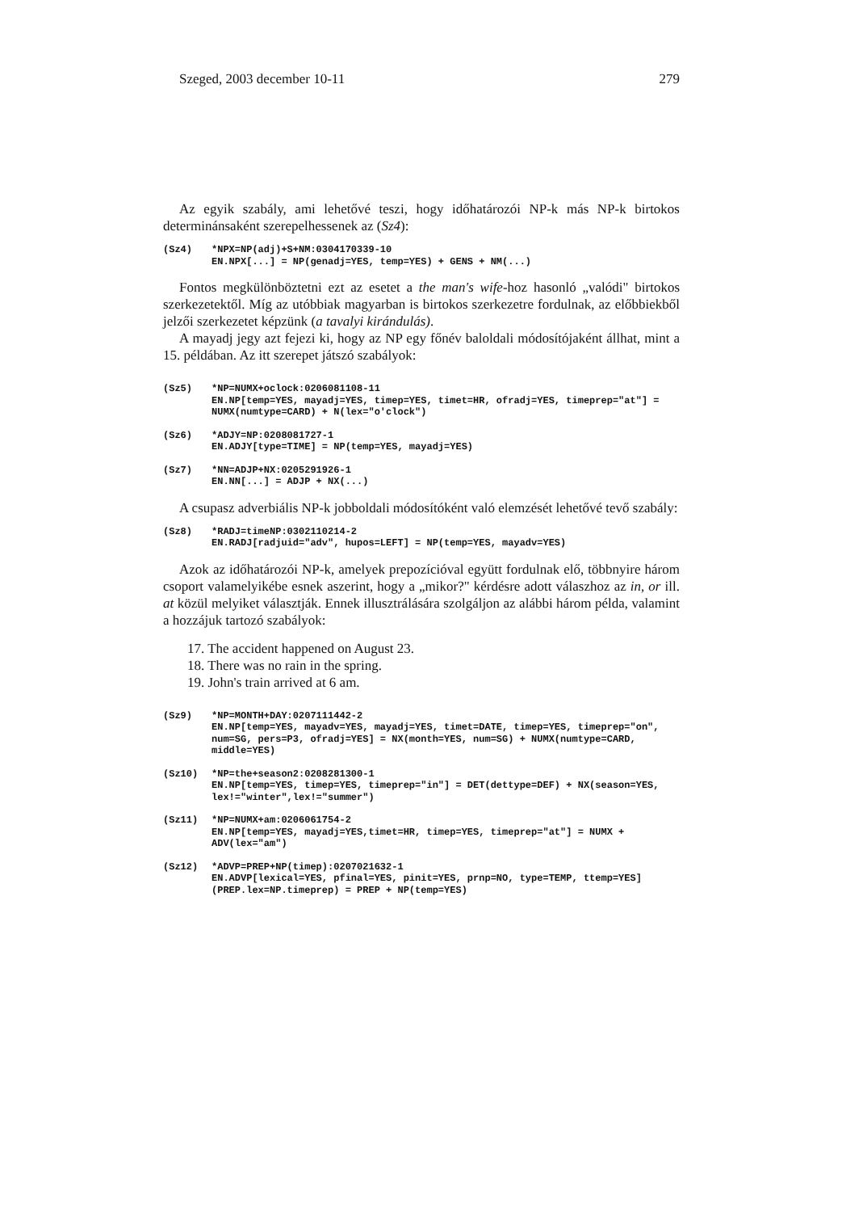Szeged, 2003 december 10-11 279
Az egyik szabály, ami lehetővé teszi, hogy időhatározói NP-k más NP-k birtokos determinánsaként szerepelhessenek az (Sz4):
(Sz4) *NPX=NP(adj)+S+NM:0304170339-10
EN.NPX[...] = NP(genadj=YES, temp=YES) + GENS + NM(...)
Fontos megkülönböztetni ezt az esetet a the man's wife-hoz hasonló „valódi" birtokos szerkezetektől. Míg az utóbbiak magyarban is birtokos szerkezetre fordulnak, az előbbiekből jelzői szerkezetet képzünk (a tavalyi kirándulás).
A mayadj jegy azt fejezi ki, hogy az NP egy főnév baloldali módosítójaként állhat, mint a 15. példában. Az itt szerepet játszó szabályok:
(Sz5) *NP=NUMX+oclock:0206081108-11
EN.NP[temp=YES, mayadj=YES, timep=YES, timet=HR, ofradj=YES, timeprep="at"] = NUMX(numtype=CARD) + N(lex="o'clock")
(Sz6) *ADJY=NP:0208081727-1
EN.ADJY[type=TIME] = NP(temp=YES, mayadj=YES)
(Sz7) *NN=ADJP+NX:0205291926-1
EN.NN[...] = ADJP + NX(...)
A csupasz adverbiális NP-k jobboldali módosítóként való elemzését lehetővé tevő szabály:
(Sz8) *RADJ=timeNP:0302110214-2
EN.RADJ[radjuid="adv", hupos=LEFT] = NP(temp=YES, mayadv=YES)
Azok az időhatározói NP-k, amelyek prepozícióval együtt fordulnak elő, többnyire három csoport valamelyikébe esnek aszerint, hogy a „mikor?" kérdésre adott válaszhoz az in, or ill. at közül melyiket választják. Ennek illusztrálására szolgáljon az alábbi három példa, valamint a hozzájuk tartozó szabályok:
17. The accident happened on August 23.
18. There was no rain in the spring.
19. John's train arrived at 6 am.
(Sz9) *NP=MONTH+DAY:0207111442-2
EN.NP[temp=YES, mayadv=YES, mayadj=YES, timet=DATE, timep=YES, timeprep="on", num=SG, pers=P3, ofradj=YES] = NX(month=YES, num=SG) + NUMX(numtype=CARD, middle=YES)
(Sz10) *NP=the+season2:0208281300-1
EN.NP[temp=YES, timep=YES, timeprep="in"] = DET(dettype=DEF) + NX(season=YES, lex!="winter",lex!="summer")
(Sz11) *NP=NUMX+am:0206061754-2
EN.NP[temp=YES, mayadj=YES,timet=HR, timep=YES, timeprep="at"] = NUMX + ADV(lex="am")
(Sz12) *ADVP=PREP+NP(timep):0207021632-1
EN.ADVP[lexical=YES, pfinal=YES, pinit=YES, prnp=NO, type=TEMP, ttemp=YES](PREP.lex=NP.timeprep) = PREP + NP(temp=YES)